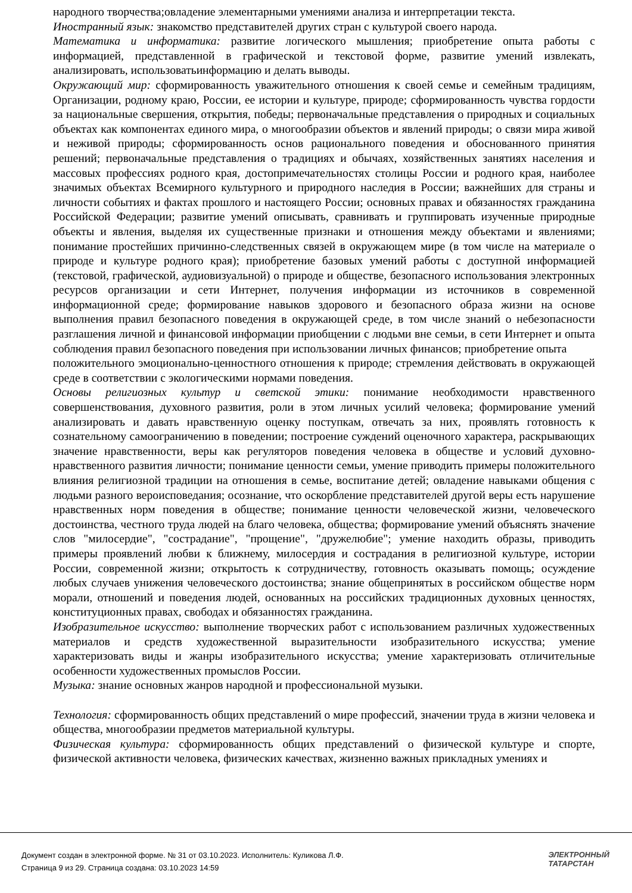народного творчества;овладение элементарными умениями анализа и интерпретации текста.
Иностранный язык: знакомство представителей других стран с культурой своего народа.
Математика и информатика: развитие логического мышления; приобретение опыта работы с информацией, представленной в графической и текстовой форме, развитие умений извлекать, анализировать, использоватьинформацию и делать выводы.
Окружающий мир: сформированность уважительного отношения к своей семье и семейным традициям, Организации, родному краю, России, ее истории и культуре, природе; сформированность чувства гордости за национальные свершения, открытия, победы; первоначальные представления о природных и социальных объектах как компонентах единого мира, о многообразии объектов и явлений природы; о связи мира живой и неживой природы; сформированность основ рационального поведения и обоснованного принятия решений; первоначальные представления о традициях и обычаях, хозяйственных занятиях населения и массовых профессиях родного края, достопримечательностях столицы России и родного края, наиболее значимых объектах Всемирного культурного и природного наследия в России; важнейших для страны и личности событиях и фактах прошлого и настоящего России; основных правах и обязанностях гражданина Российской Федерации; развитие умений описывать, сравнивать и группировать изученные природные объекты и явления, выделяя их существенные признаки и отношения между объектами и явлениями; понимание простейших причинно-следственных связей в окружающем мире (в том числе на материале о природе и культуре родного края); приобретение базовых умений работы с доступной информацией (текстовой, графической, аудиовизуальной) о природе и обществе, безопасного использования электронных ресурсов организации и сети Интернет, получения информации из источников в современной информационной среде; формирование навыков здорового и безопасного образа жизни на основе выполнения правил безопасного поведения в окружающей среде, в том числе знаний о небезопасности разглашения личной и финансовой информации приобщении с людьми вне семьи, в сети Интернет и опыта соблюдения правил безопасного поведения при использовании личных финансов; приобретение опыта
положительного эмоционально-ценностного отношения к природе; стремления действовать в окружающей среде в соответствии с экологическими нормами поведения.
Основы религиозных культур и светской этики: понимание необходимости нравственного совершенствования, духовного развития, роли в этом личных усилий человека; формирование умений анализировать и давать нравственную оценку поступкам, отвечать за них, проявлять готовность к сознательному самоограничению в поведении; построение суждений оценочного характера, раскрывающих значение нравственности, веры как регуляторов поведения человека в обществе и условий духовно-нравственного развития личности; понимание ценности семьи, умение приводить примеры положительного влияния религиозной традиции на отношения в семье, воспитание детей; овладение навыками общения с людьми разного вероисповедания; осознание, что оскорбление представителей другой веры есть нарушение нравственных норм поведения в обществе; понимание ценности человеческой жизни, человеческого достоинства, честного труда людей на благо человека, общества; формирование умений объяснять значение слов "милосердие", "сострадание", "прощение", "дружелюбие"; умение находить образы, приводить примеры проявлений любви к ближнему, милосердия и сострадания в религиозной культуре, истории России, современной жизни; открытость к сотрудничеству, готовность оказывать помощь; осуждение любых случаев унижения человеческого достоинства; знание общепринятых в российском обществе норм морали, отношений и поведения людей, основанных на российских традиционных духовных ценностях, конституционных правах, свободах и обязанностях гражданина.
Изобразительное искусство: выполнение творческих работ с использованием различных художественных материалов и средств художественной выразительности изобразительного искусства; умение характеризовать виды и жанры изобразительного искусства; умение характеризовать отличительные особенности художественных промыслов России.
Музыка: знание основных жанров народной и профессиональной музыки.
Технология: сформированность общих представлений о мире профессий, значении труда в жизни человека и общества, многообразии предметов материальной культуры.
Физическая культура: сформированность общих представлений о физической культуре и спорте, физической активности человека, физических качествах, жизненно важных прикладных умениях и
Документ создан в электронной форме. № 31 от 03.10.2023. Исполнитель: Куликова Л.Ф.
Страница 9 из 29. Страница создана: 03.10.2023 14:59
ЭЛЕКТРОННЫЙ
ТАТАРСТАН